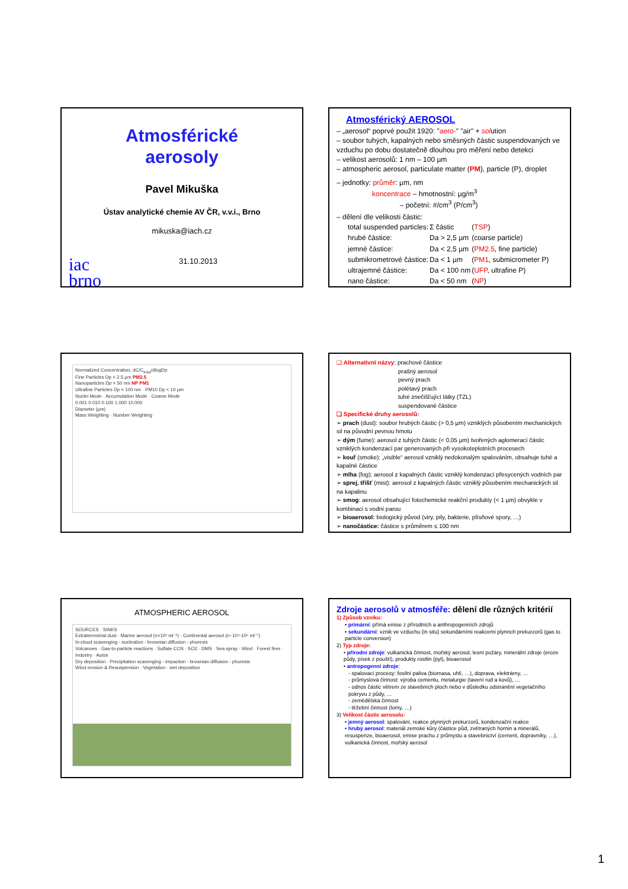Atmosférické
aerosoly
Pavel Mikuška
Ústav analytické chemie AV ČR, v.v.i., Brno
mikuska@iach.cz
iac
brno 31.10.2013
Atmosférický AEROSOL
– „aerosol“ poprvé použit 1920: "aero-" "air" + solution
– soubor tuhých, kapalných nebo směsných částic suspendovaných ve vzduchu po dobu dostatečně dlouhou pro měření nebo detekci
– velikost aerosolů: 1 nm – 100 µm
– atmospheric aerosol, particulate matter (PM), particle (P), droplet
– jednotky: průměr: µm, nm
koncentrace – hmotnostní: µg/m<sup>3</sup>
– početní: #/cm<sup>3</sup> (P/cm<sup>3</sup>)
– dělení dle velikosti částic:
| total suspended particles: | Σ částic | ( TSP ) |
| hrubé částice: | Da > 2,5 µm | (coarse particle) |
| jemné částice: | Da < 2,5 µm | ( PM2.5 , fine particle) |
| submikrometrové částice: | Da < 1 µm | ( PM1 , submicrometer P) |
| ultrajemné částice: | Da < 100 nm | ( UFP , ultrafine P) |
| nano částice: | Da < 50 nm | ( NP ) |
Normalized Concentration, dC/C<sub>total</sub>/dlogDp
Fine Particles Dp < 2.5 µm PM2.5
Nanoparticles Dp < 50 nm NP PM1
Ultrafine Particles Dp < 100 nm · PM10 Dp < 10 µm
Nuclei Mode · Accumulation Mode · Coarse Mode
0.001 0.010 0.100 1.000 10.000
Diameter (µm)
Mass Weighting · Number Weighting
❑ Alternativní názvy: prachové částice
prašný aerosol
pevný prach
polétavý prach
tuhé znečišťující látky (TZL)
suspendované částice
❑ Specifické druhy aerosolů:
➢ prach (dust): soubor hrubých částic (> 0,5 µm) vzniklých působením mechanických sil na původní pevnou hmotu
➢ dým (fume): aerosol z tuhých částic (< 0,05 µm) tvořených aglomerací částic vzniklých kondenzací par generovaných při vysokoteplotních procesech
➢ kouř (smoke): „visible“ aerosol vzniklý nedokonalým spalováním, obsahuje tuhé a kapalné částice
➢ mlha (fog): aerosol z kapalných částic vzniklý kondenzací přesycených vodních par
➢ sprej, tříšť (mist): aerosol z kapalných částic vzniklý působením mechanických sil na kapalinu
➢ smog: aerosol obsahující fotochemické reakční produkty (< 1 µm) obvykle v kombinaci s vodní parou
➢ bioaerosol: biologický původ (viry, pily, bakterie, plísňové spory, …)
➢ nanočástice: částice s průměrem ≤ 100 nm
ATMOSPHERIC AEROSOL
SOURCES · SINKS
Extraterrestrial dust · Marine aerosol (n<10³ ml⁻¹) · Continental aerosol (n~10⁴-10⁶ ml⁻¹)
In-cloud scavenging - nucleation - brownian diffusion - phoresis
Volcanoes · Gas-to-particle reactions · Sulfate CCN · SO2 · DMS · Sea spray · Wind · Forest fires · Industry · Autos
Dry deposition · Precipitation scavenging - impaction - brownian diffusion - phoresis
Wind erosion & Resuspension · Vegetation · wet deposition
Zdroje aerosolů v atmosféře: dělení dle různých kritérií
1) Způsob vzniku:
• primární: přímá emise z přírodních a anthropogenních zdrojů
• sekundární: vznik ve vzduchu (in situ) sekundárními reakcemi plynnch prekurzorů (gas to particle conversion)
2) Typ zdroje:
• přírodní zdroje: vulkanická činnost, mořský aerosol, lesní požáry, minerální zdroje (eroze půdy, písek z pouští), produkty rostlin (pyl), bioaerosol
• antropogenní zdroje:
- spalovací procesy: fosilní paliva (biomasa, uhlí, …), doprava, elektrárny, …
- průmyslová činnost: výroba cementu, metalurgie (tavení rud a kovů), …
- odnos částic větrem ze stavebních ploch nebo v důsledku odstranění vegetačního pokryvu z půdy, …
- zemědělská činnost
- těžební činnost (lomy, …)
3) Velikost částic aerosolu:
• jemný aerosol: spalování, reakce plynných prekurzorů, kondenzační reakce
• hrubý aerosol: materiál zemské kůry (částice půd, zvětraných hornin a minerálů, resuspenze, bioaerosol, emise prachu z průmyslu a stavebnictví (cement, dopravníky, …), vulkanická činnost, mořský aerosol
1